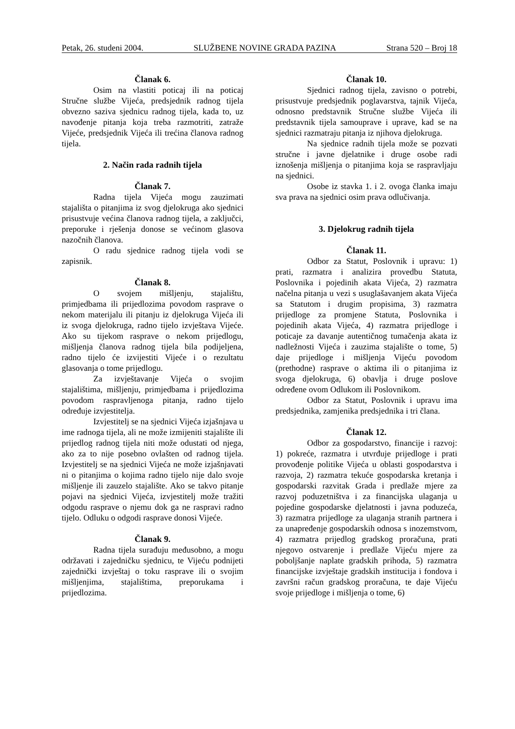Petak, 26. studeni 2004. SLUŽBENE NOVINE GRADA PAZINA Strana 520 – Broj 18
Članak 6.
Osim na vlastiti poticaj ili na poticaj Stručne službe Vijeća, predsjednik radnog tijela obvezno saziva sjednicu radnog tijela, kada to, uz navođenje pitanja koja treba razmotriti, zatraže Vijeće, predsjednik Vijeća ili trećina članova radnog tijela.
2. Način rada radnih tijela
Članak 7.
Radna tijela Vijeća mogu zauzimati stajališta o pitanjima iz svog djelokruga ako sjednici prisustvuje većina članova radnog tijela, a zaključci, preporuke i rješenja donose se većinom glasova nazočnih članova.
O radu sjednice radnog tijela vodi se zapisnik.
Članak 8.
O svojem mišljenju, stajalištu, primjedbama ili prijedlozima povodom rasprave o nekom materijalu ili pitanju iz djelokruga Vijeća ili iz svoga djelokruga, radno tijelo izvještava Vijeće. Ako su tijekom rasprave o nekom prijedlogu, mišljenja članova radnog tijela bila podijeljena, radno tijelo će izvijestiti Vijeće i o rezultatu glasovanja o tome prijedlogu.
Za izvještavanje Vijeća o svojim stajalištima, mišljenju, primjedbama i prijedlozima povodom raspravljenoga pitanja, radno tijelo određuje izvjestitelja.
Izvjestitelj se na sjednici Vijeća izjašnjava u ime radnoga tijela, ali ne može izmijeniti stajalište ili prijedlog radnog tijela niti može odustati od njega, ako za to nije posebno ovlašten od radnog tijela. Izvjestitelj se na sjednici Vijeća ne može izjašnjavati ni o pitanjima o kojima radno tijelo nije dalo svoje mišljenje ili zauzelo stajalište. Ako se takvo pitanje pojavi na sjednici Vijeća, izvjestitelj može tražiti odgodu rasprave o njemu dok ga ne raspravi radno tijelo. Odluku o odgodi rasprave donosi Vijeće.
Članak 9.
Radna tijela surađuju međusobno, a mogu održavati i zajedničku sjednicu, te Vijeću podnijeti zajednički izvještaj o toku rasprave ili o svojim mišljenjima, stajalištima, preporukama i prijedlozima.
Članak 10.
Sjednici radnog tijela, zavisno o potrebi, prisustvuje predsjednik poglavarstva, tajnik Vijeća, odnosno predstavnik Stručne službe Vijeća ili predstavnik tijela samouprave i uprave, kad se na sjednici razmatraju pitanja iz njihova djelokruga.
Na sjednice radnih tijela može se pozvati stručne i javne djelatnike i druge osobe radi iznošenja mišljenja o pitanjima koja se raspravljaju na sjednici.
Osobe iz stavka 1. i 2. ovoga članka imaju sva prava na sjednici osim prava odlučivanja.
3. Djelokrug radnih tijela
Članak 11.
Odbor za Statut, Poslovnik i upravu: 1) prati, razmatra i analizira provedbu Statuta, Poslovnika i pojedinih akata Vijeća, 2) razmatra načelna pitanja u vezi s usuglašavanjem akata Vijeća sa Statutom i drugim propisima, 3) razmatra prijedloge za promjene Statuta, Poslovnika i pojedinih akata Vijeća, 4) razmatra prijedloge i poticaje za davanje autentičnog tumačenja akata iz nadležnosti Vijeća i zauzima stajalište o tome, 5) daje prijedloge i mišljenja Vijeću povodom (prethodne) rasprave o aktima ili o pitanjima iz svoga djelokruga, 6) obavlja i druge poslove određene ovom Odlukom ili Poslovnikom.
Odbor za Statut, Poslovnik i upravu ima predsjednika, zamjenika predsjednika i tri člana.
Članak 12.
Odbor za gospodarstvo, financije i razvoj: 1) pokreće, razmatra i utvrđuje prijedloge i prati provođenje politike Vijeća u oblasti gospodarstva i razvoja, 2) razmatra tekuće gospodarska kretanja i gospodarski razvitak Grada i predlaže mjere za razvoj poduzetništva i za financijska ulaganja u pojedine gospodarske djelatnosti i javna poduzeća, 3) razmatra prijedloge za ulaganja stranih partnera i za unapređenje gospodarskih odnosa s inozemstvom, 4) razmatra prijedlog gradskog proračuna, prati njegovo ostvarenje i predlaže Vijeću mjere za poboljšanje naplate gradskih prihoda, 5) razmatra financijske izvještaje gradskih institucija i fondova i završni račun gradskog proračuna, te daje Vijeću svoje prijedloge i mišljenja o tome, 6)